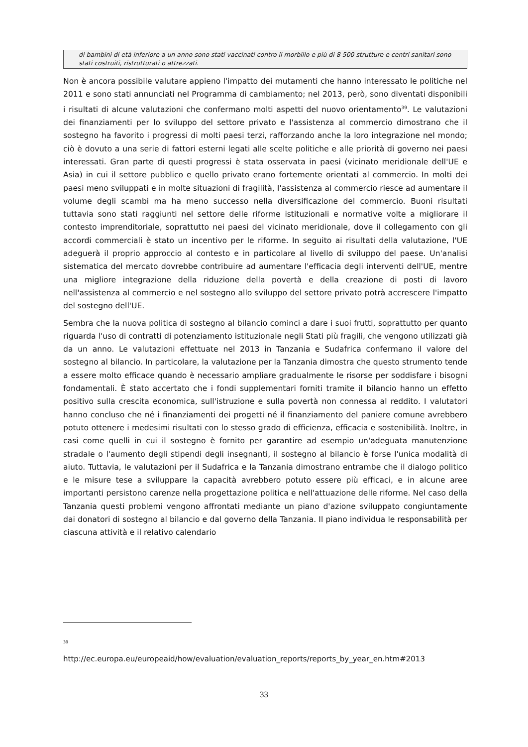di bambini di età inferiore a un anno sono stati vaccinati contro il morbillo e più di 8 500 strutture e centri sanitari sono stati costruiti, ristrutturati o attrezzati.
Non è ancora possibile valutare appieno l'impatto dei mutamenti che hanno interessato le politiche nel 2011 e sono stati annunciati nel Programma di cambiamento; nel 2013, però, sono diventati disponibili i risultati di alcune valutazioni che confermano molti aspetti del nuovo orientamento<sup>39</sup>. Le valutazioni dei finanziamenti per lo sviluppo del settore privato e l'assistenza al commercio dimostrano che il sostegno ha favorito i progressi di molti paesi terzi, rafforzando anche la loro integrazione nel mondo; ciò è dovuto a una serie di fattori esterni legati alle scelte politiche e alle priorità di governo nei paesi interessati. Gran parte di questi progressi è stata osservata in paesi (vicinato meridionale dell'UE e Asia) in cui il settore pubblico e quello privato erano fortemente orientati al commercio. In molti dei paesi meno sviluppati e in molte situazioni di fragilità, l'assistenza al commercio riesce ad aumentare il volume degli scambi ma ha meno successo nella diversificazione del commercio. Buoni risultati tuttavia sono stati raggiunti nel settore delle riforme istituzionali e normative volte a migliorare il contesto imprenditoriale, soprattutto nei paesi del vicinato meridionale, dove il collegamento con gli accordi commerciali è stato un incentivo per le riforme. In seguito ai risultati della valutazione, l'UE adeguerà il proprio approccio al contesto e in particolare al livello di sviluppo del paese. Un'analisi sistematica del mercato dovrebbe contribuire ad aumentare l'efficacia degli interventi dell'UE, mentre una migliore integrazione della riduzione della povertà e della creazione di posti di lavoro nell'assistenza al commercio e nel sostegno allo sviluppo del settore privato potrà accrescere l'impatto del sostegno dell'UE.
Sembra che la nuova politica di sostegno al bilancio cominci a dare i suoi frutti, soprattutto per quanto riguarda l'uso di contratti di potenziamento istituzionale negli Stati più fragili, che vengono utilizzati già da un anno. Le valutazioni effettuate nel 2013 in Tanzania e Sudafrica confermano il valore del sostegno al bilancio. In particolare, la valutazione per la Tanzania dimostra che questo strumento tende a essere molto efficace quando è necessario ampliare gradualmente le risorse per soddisfare i bisogni fondamentali. È stato accertato che i fondi supplementari forniti tramite il bilancio hanno un effetto positivo sulla crescita economica, sull'istruzione e sulla povertà non connessa al reddito. I valutatori hanno concluso che né i finanziamenti dei progetti né il finanziamento del paniere comune avrebbero potuto ottenere i medesimi risultati con lo stesso grado di efficienza, efficacia e sostenibilità. Inoltre, in casi come quelli in cui il sostegno è fornito per garantire ad esempio un'adeguata manutenzione stradale o l'aumento degli stipendi degli insegnanti, il sostegno al bilancio è forse l'unica modalità di aiuto. Tuttavia, le valutazioni per il Sudafrica e la Tanzania dimostrano entrambe che il dialogo politico e le misure tese a sviluppare la capacità avrebbero potuto essere più efficaci, e in alcune aree importanti persistono carenze nella progettazione politica e nell'attuazione delle riforme. Nel caso della Tanzania questi problemi vengono affrontati mediante un piano d'azione sviluppato congiuntamente dai donatori di sostegno al bilancio e dal governo della Tanzania. Il piano individua le responsabilità per ciascuna attività e il relativo calendario
39
http://ec.europa.eu/europeaid/how/evaluation/evaluation_reports/reports_by_year_en.htm#2013
33